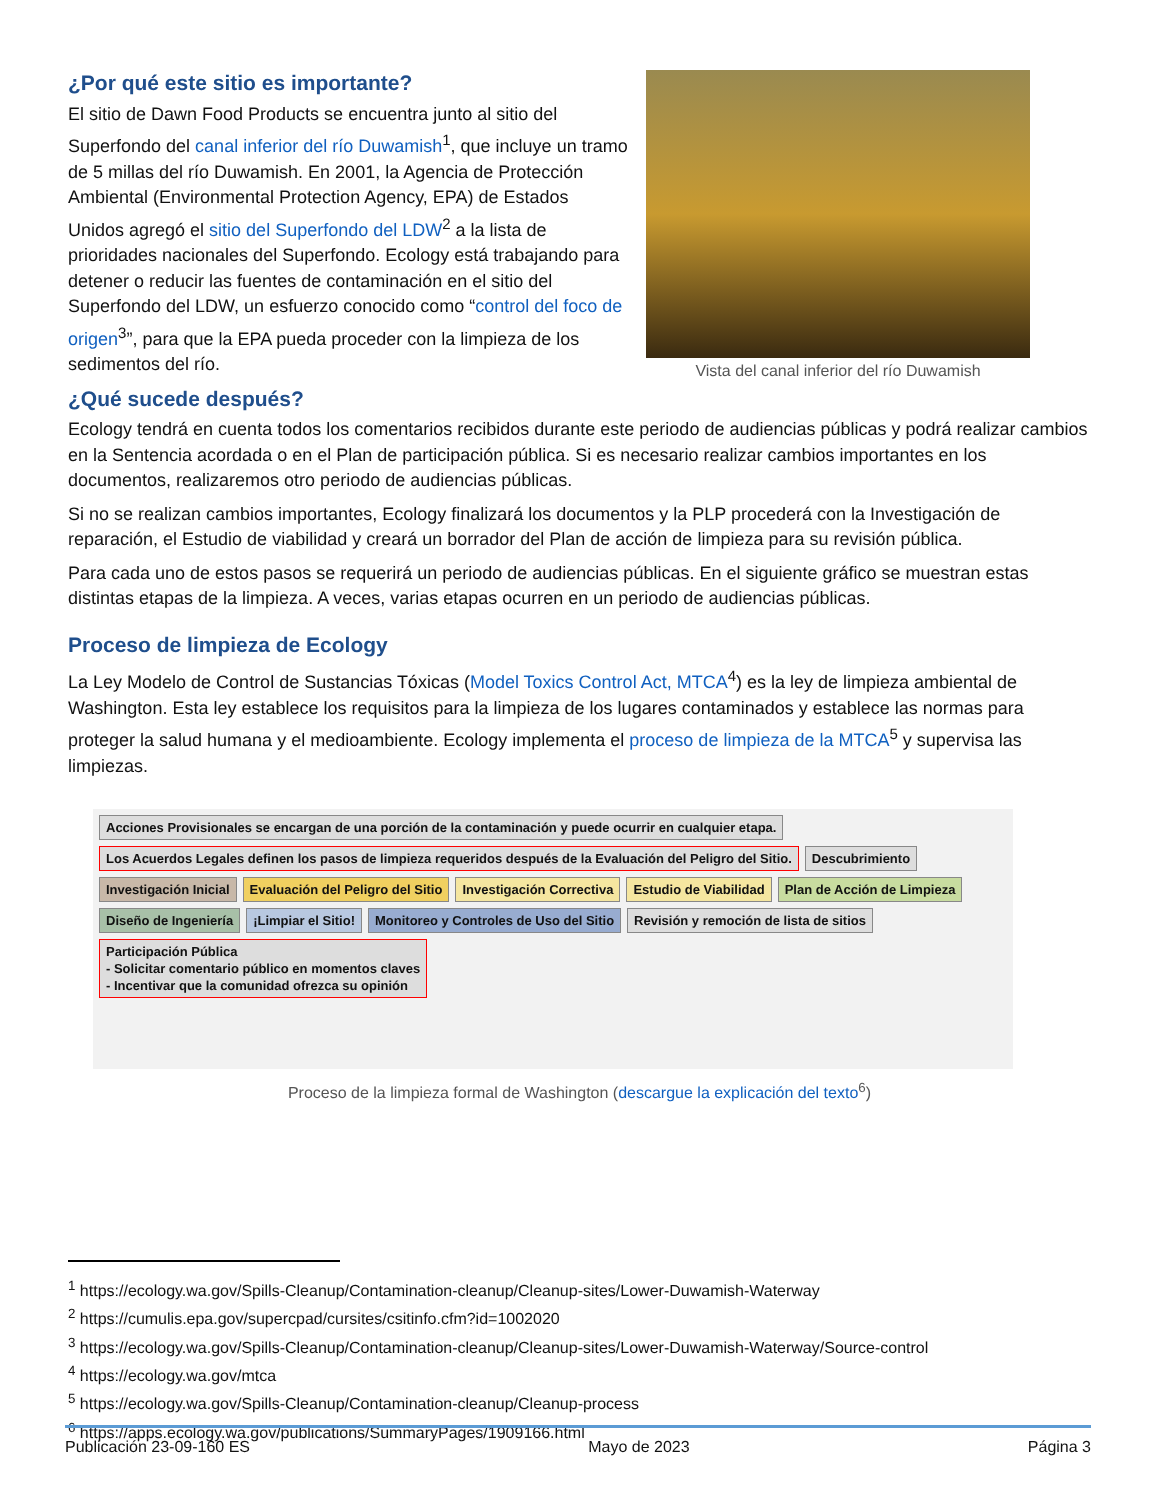¿Por qué este sitio es importante?
El sitio de Dawn Food Products se encuentra junto al sitio del Superfondo del canal inferior del río Duwamish<sup>1</sup>, que incluye un tramo de 5 millas del río Duwamish. En 2001, la Agencia de Protección Ambiental (Environmental Protection Agency, EPA) de Estados Unidos agregó el sitio del Superfondo del LDW<sup>2</sup> a la lista de prioridades nacionales del Superfondo. Ecology está trabajando para detener o reducir las fuentes de contaminación en el sitio del Superfondo del LDW, un esfuerzo conocido como “control del foco de origen<sup>3</sup>”, para que la EPA pueda proceder con la limpieza de los sedimentos del río.
Vista del canal inferior del río Duwamish
¿Qué sucede después?
Ecology tendrá en cuenta todos los comentarios recibidos durante este periodo de audiencias públicas y podrá realizar cambios en la Sentencia acordada o en el Plan de participación pública. Si es necesario realizar cambios importantes en los documentos, realizaremos otro periodo de audiencias públicas.
Si no se realizan cambios importantes, Ecology finalizará los documentos y la PLP procederá con la Investigación de reparación, el Estudio de viabilidad y creará un borrador del Plan de acción de limpieza para su revisión pública.
Para cada uno de estos pasos se requerirá un periodo de audiencias públicas. En el siguiente gráfico se muestran estas distintas etapas de la limpieza. A veces, varias etapas ocurren en un periodo de audiencias públicas.
Proceso de limpieza de Ecology
La Ley Modelo de Control de Sustancias Tóxicas (Model Toxics Control Act, MTCA<sup>4</sup>) es la ley de limpieza ambiental de Washington. Esta ley establece los requisitos para la limpieza de los lugares contaminados y establece las normas para proteger la salud humana y el medioambiente. Ecology implementa el proceso de limpieza de la MTCA<sup>5</sup> y supervisa las limpiezas.
Acciones Provisionales se encargan de una porción de la contaminación y puede ocurrir en cualquier etapa.
Los Acuerdos Legales definen los pasos de limpieza requeridos después de la Evaluación del Peligro del Sitio.
Descubrimiento
Investigación Inicial
Evaluación del Peligro del Sitio
Investigación Correctiva
Estudio de Viabilidad
Plan de Acción de Limpieza
Diseño de Ingeniería
¡Limpiar el Sitio!
Monitoreo y Controles de Uso del Sitio
Revisión y remoción de lista de sitios
Participación Pública
- Solicitar comentario público en momentos claves
- Incentivar que la comunidad ofrezca su opinión
Proceso de la limpieza formal de Washington (descargue la explicación del texto<sup>6</sup>)
<sup>1</sup> https://ecology.wa.gov/Spills-Cleanup/Contamination-cleanup/Cleanup-sites/Lower-Duwamish-Waterway
<sup>2</sup> https://cumulis.epa.gov/supercpad/cursites/csitinfo.cfm?id=1002020
<sup>3</sup> https://ecology.wa.gov/Spills-Cleanup/Contamination-cleanup/Cleanup-sites/Lower-Duwamish-Waterway/Source-control
<sup>4</sup> https://ecology.wa.gov/mtca
<sup>5</sup> https://ecology.wa.gov/Spills-Cleanup/Contamination-cleanup/Cleanup-process
<sup>6</sup> https://apps.ecology.wa.gov/publications/SummaryPages/1909166.html
Publicación 23-09-160 ES Mayo de 2023 Página 3